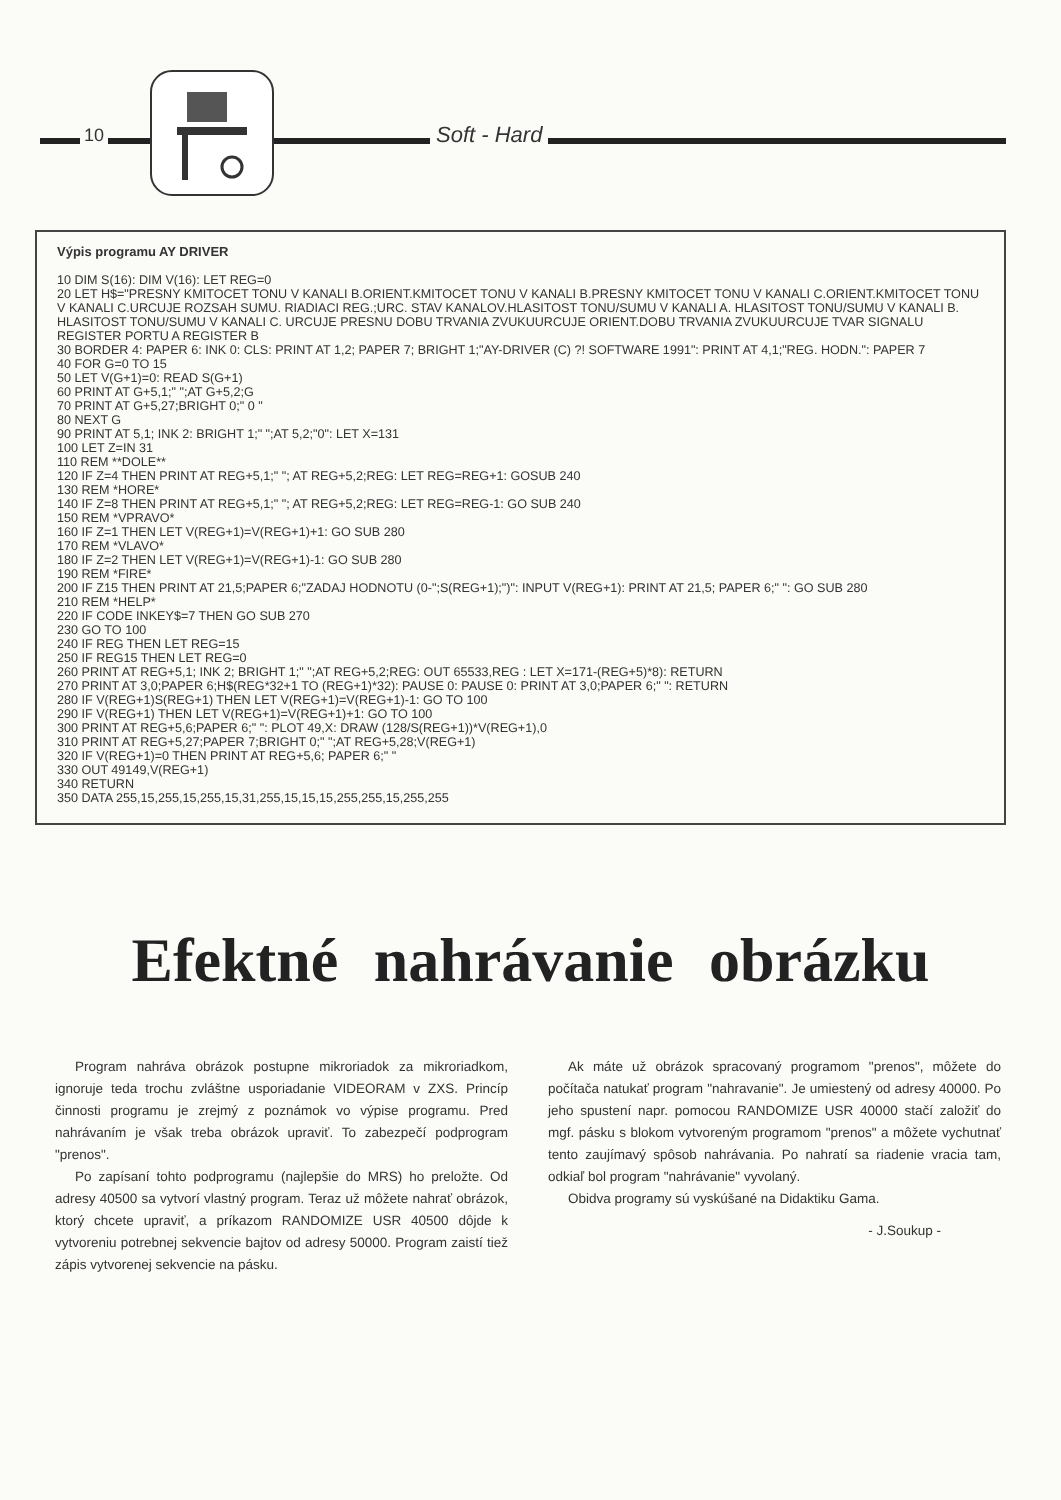10 Soft - Hard
Výpis programu AY DRIVER
10 DIM S(16): DIM V(16): LET REG=0
20 LET H$="PRESNY KMITOCET TONU V KANALI B.ORIENT.KMITOCET TONU V KANALI B.PRESNY KMITOCET TONU V KANALI C.ORIENT.KMITOCET TONU V KANALI C.URCUJE ROZSAH SUMU. RIADIACI REG.;URC. STAV KANALOV.HLASITOST TONU/SUMU V KANALI A. HLASITOST TONU/SUMU V KANALI B. HLASITOST TONU/SUMU V KANALI C. URCUJE PRESNU DOBU TRVANIA ZVUKUURCUJE ORIENT.DOBU TRVANIA ZVUKUURCUJE TVAR SIGNALU REGISTER PORTU A REGISTER B
30 BORDER 4: PAPER 6: INK 0: CLS: PRINT AT 1,2; PAPER 7; BRIGHT 1;"AY-DRIVER (C) ?! SOFTWARE 1991": PRINT AT 4,1;"REG. HODN.": PAPER 7
40 FOR G=0 TO 15
50 LET V(G+1)=0: READ S(G+1)
60 PRINT AT G+5,1;" ";AT G+5,2;G
70 PRINT AT G+5,27;BRIGHT 0;" 0 "
80 NEXT G
90 PRINT AT 5,1; INK 2: BRIGHT 1;" ";AT 5,2;"0": LET X=131
100 LET Z=IN 31
110 REM **DOLE**
120 IF Z=4 THEN PRINT AT REG+5,1;" "; AT REG+5,2;REG: LET REG=REG+1: GOSUB 240
130 REM *HORE*
140 IF Z=8 THEN PRINT AT REG+5,1;" "; AT REG+5,2;REG: LET REG=REG-1: GO SUB 240
150 REM *VPRAVO*
160 IF Z=1 THEN LET V(REG+1)=V(REG+1)+1: GO SUB 280
170 REM *VLAVO*
180 IF Z=2 THEN LET V(REG+1)=V(REG+1)-1: GO SUB 280
190 REM *FIRE*
200 IF Z15 THEN PRINT AT 21,5;PAPER 6;"ZADAJ HODNOTU (0-";S(REG+1);")": INPUT V(REG+1): PRINT AT 21,5; PAPER 6;" ": GO SUB 280
210 REM *HELP*
220 IF CODE INKEY$=7 THEN GO SUB 270
230 GO TO 100
240 IF REG THEN LET REG=15
250 IF REG15 THEN LET REG=0
260 PRINT AT REG+5,1; INK 2; BRIGHT 1;" ";AT REG+5,2;REG: OUT 65533,REG : LET X=171-(REG+5)*8): RETURN
270 PRINT AT 3,0;PAPER 6;H$(REG*32+1 TO (REG+1)*32): PAUSE 0: PAUSE 0: PRINT AT 3,0;PAPER 6;" ": RETURN
280 IF V(REG+1)S(REG+1) THEN LET V(REG+1)=V(REG+1)-1: GO TO 100
290 IF V(REG+1) THEN LET V(REG+1)=V(REG+1)+1: GO TO 100
300 PRINT AT REG+5,6;PAPER 6;" ": PLOT 49,X: DRAW (128/S(REG+1))*V(REG+1),0
310 PRINT AT REG+5,27;PAPER 7;BRIGHT 0;" ";AT REG+5,28;V(REG+1)
320 IF V(REG+1)=0 THEN PRINT AT REG+5,6; PAPER 6;" "
330 OUT 49149,V(REG+1)
340 RETURN
350 DATA 255,15,255,15,255,15,31,255,15,15,15,255,255,15,255,255
Efektné nahrávanie obrázku
Program nahráva obrázok postupne mikroriadok za mikroriadkom, ignoruje teda trochu zvláštne usporiadanie VIDEORAM v ZXS. Princíp činnosti programu je zrejmý z poznámok vo výpise programu. Pred nahrávaním je však treba obrázok upraviť. To zabezpečí podprogram "prenos".
Po zapísaní tohto podprogramu (najlepšie do MRS) ho preložte. Od adresy 40500 sa vytvorí vlastný program. Teraz už môžete nahrať obrázok, ktorý chcete upraviť, a príkazom RANDOMIZE USR 40500 dôjde k vytvoreniu potrebnej sekvencie bajtov od adresy 50000. Program zaistí tiež zápis vytvorenej sekvencie na pásku.
Ak máte už obrázok spracovaný programom "prenos", môžete do počítača natukať program "nahravanie". Je umiestený od adresy 40000. Po jeho spustení napr. pomocou RANDOMIZE USR 40000 stačí založiť do mgf. pásku s blokom vytvoreným programom "prenos" a môžete vychutnať tento zaujímavý spôsob nahrávania. Po nahratí sa riadenie vracia tam, odkiaľ bol program "nahrávanie" vyvolaný.
Obidva programy sú vyskúšané na Didaktiku Gama.
- J.Soukup -